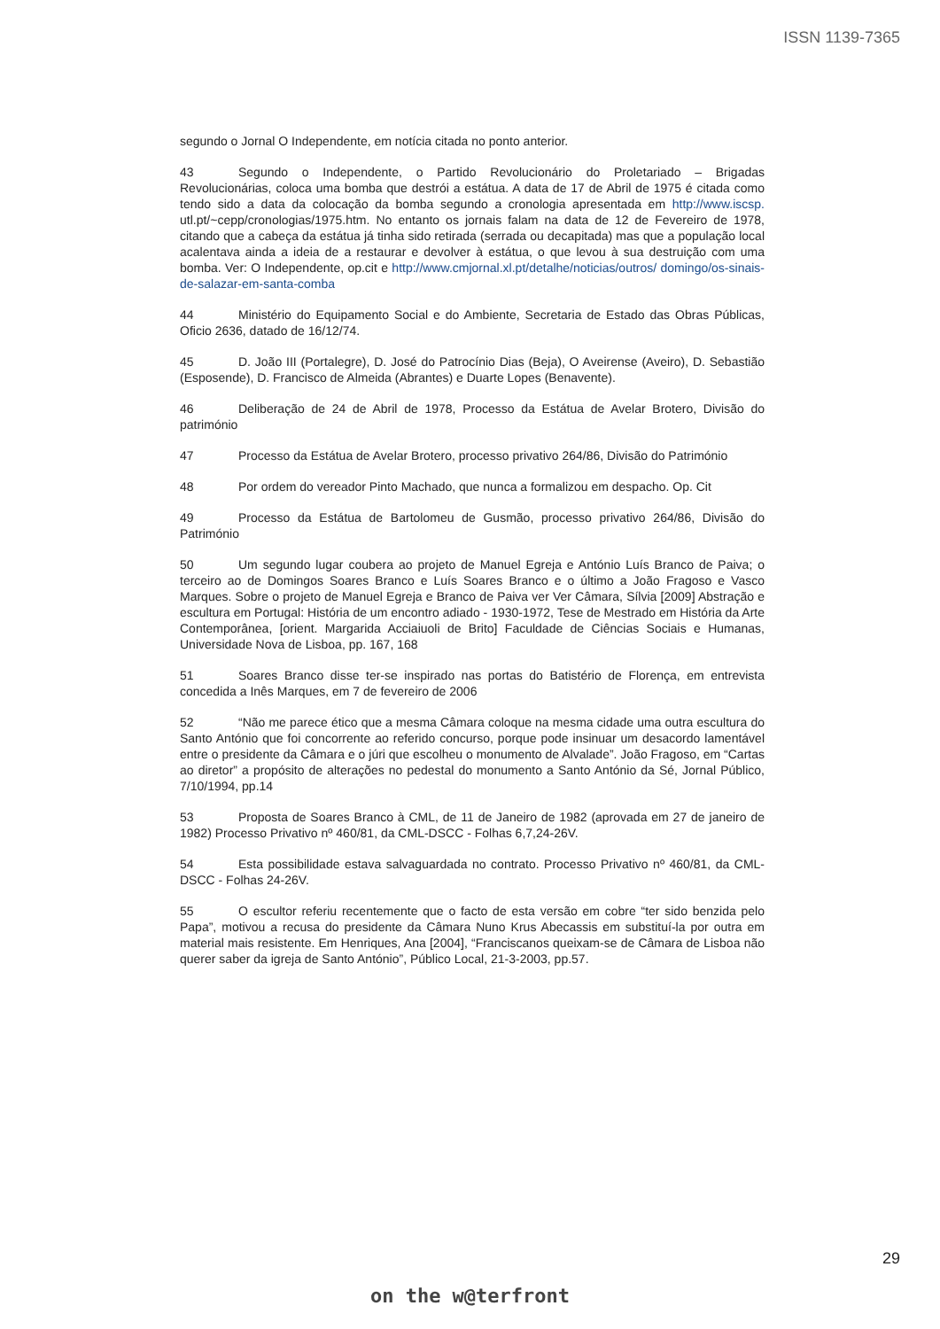ISSN 1139-7365
segundo o Jornal O Independente, em notícia citada no ponto anterior.
43 Segundo o Independente, o Partido Revolucionário do Proletariado – Brigadas Revolucionárias, coloca uma bomba que destrói a estátua. A data de 17 de Abril de 1975 é citada como tendo sido a data da colocação da bomba segundo a cronologia apresentada em http://www.iscsp. utl.pt/~cepp/cronologias/1975.htm. No entanto os jornais falam na data de 12 de Fevereiro de 1978, citando que a cabeça da estátua já tinha sido retirada (serrada ou decapitada) mas que a população local acalentava ainda a ideia de a restaurar e devolver à estátua, o que levou à sua destruição com uma bomba. Ver: O Independente, op.cit e http://www.cmjornal.xl.pt/detalhe/noticias/outros/ domingo/os-sinais-de-salazar-em-santa-comba
44 Ministério do Equipamento Social e do Ambiente, Secretaria de Estado das Obras Públicas, Oficio 2636, datado de 16/12/74.
45 D. João III (Portalegre), D. José do Patrocínio Dias (Beja), O Aveirense (Aveiro), D. Sebastião (Esposende), D. Francisco de Almeida (Abrantes) e Duarte Lopes (Benavente).
46 Deliberação de 24 de Abril de 1978, Processo da Estátua de Avelar Brotero, Divisão do património
47 Processo da Estátua de Avelar Brotero, processo privativo 264/86, Divisão do Património
48 Por ordem do vereador Pinto Machado, que nunca a formalizou em despacho. Op. Cit
49 Processo da Estátua de Bartolomeu de Gusmão, processo privativo 264/86, Divisão do Património
50 Um segundo lugar coubera ao projeto de Manuel Egreja e António Luís Branco de Paiva; o terceiro ao de Domingos Soares Branco e Luís Soares Branco e o último a João Fragoso e Vasco Marques. Sobre o projeto de Manuel Egreja e Branco de Paiva ver Ver Câmara, Sílvia [2009] Abstração e escultura em Portugal: História de um encontro adiado - 1930-1972, Tese de Mestrado em História da Arte Contemporânea, [orient. Margarida Acciaiuoli de Brito] Faculdade de Ciências Sociais e Humanas, Universidade Nova de Lisboa, pp. 167, 168
51 Soares Branco disse ter-se inspirado nas portas do Batistério de Florença, em entrevista concedida a Inês Marques, em 7 de fevereiro de 2006
52 “Não me parece ético que a mesma Câmara coloque na mesma cidade uma outra escultura do Santo António que foi concorrente ao referido concurso, porque pode insinuar um desacordo lamentável entre o presidente da Câmara e o júri que escolheu o monumento de Alvalade”. João Fragoso, em “Cartas ao diretor” a propósito de alterações no pedestal do monumento a Santo António da Sé, Jornal Público, 7/10/1994, pp.14
53 Proposta de Soares Branco à CML, de 11 de Janeiro de 1982 (aprovada em 27 de janeiro de 1982) Processo Privativo nº 460/81, da CML-DSCC - Folhas 6,7,24-26V.
54 Esta possibilidade estava salvaguardada no contrato. Processo Privativo nº 460/81, da CML-DSCC - Folhas 24-26V.
55 O escultor referiu recentemente que o facto de esta versão em cobre “ter sido benzida pelo Papa”, motivou a recusa do presidente da Câmara Nuno Krus Abecassis em substituí-la por outra em material mais resistente. Em Henriques, Ana [2004], “Franciscanos queixam-se de Câmara de Lisboa não querer saber da igreja de Santo António”, Público Local, 21-3-2003, pp.57.
29
on the w@terfront